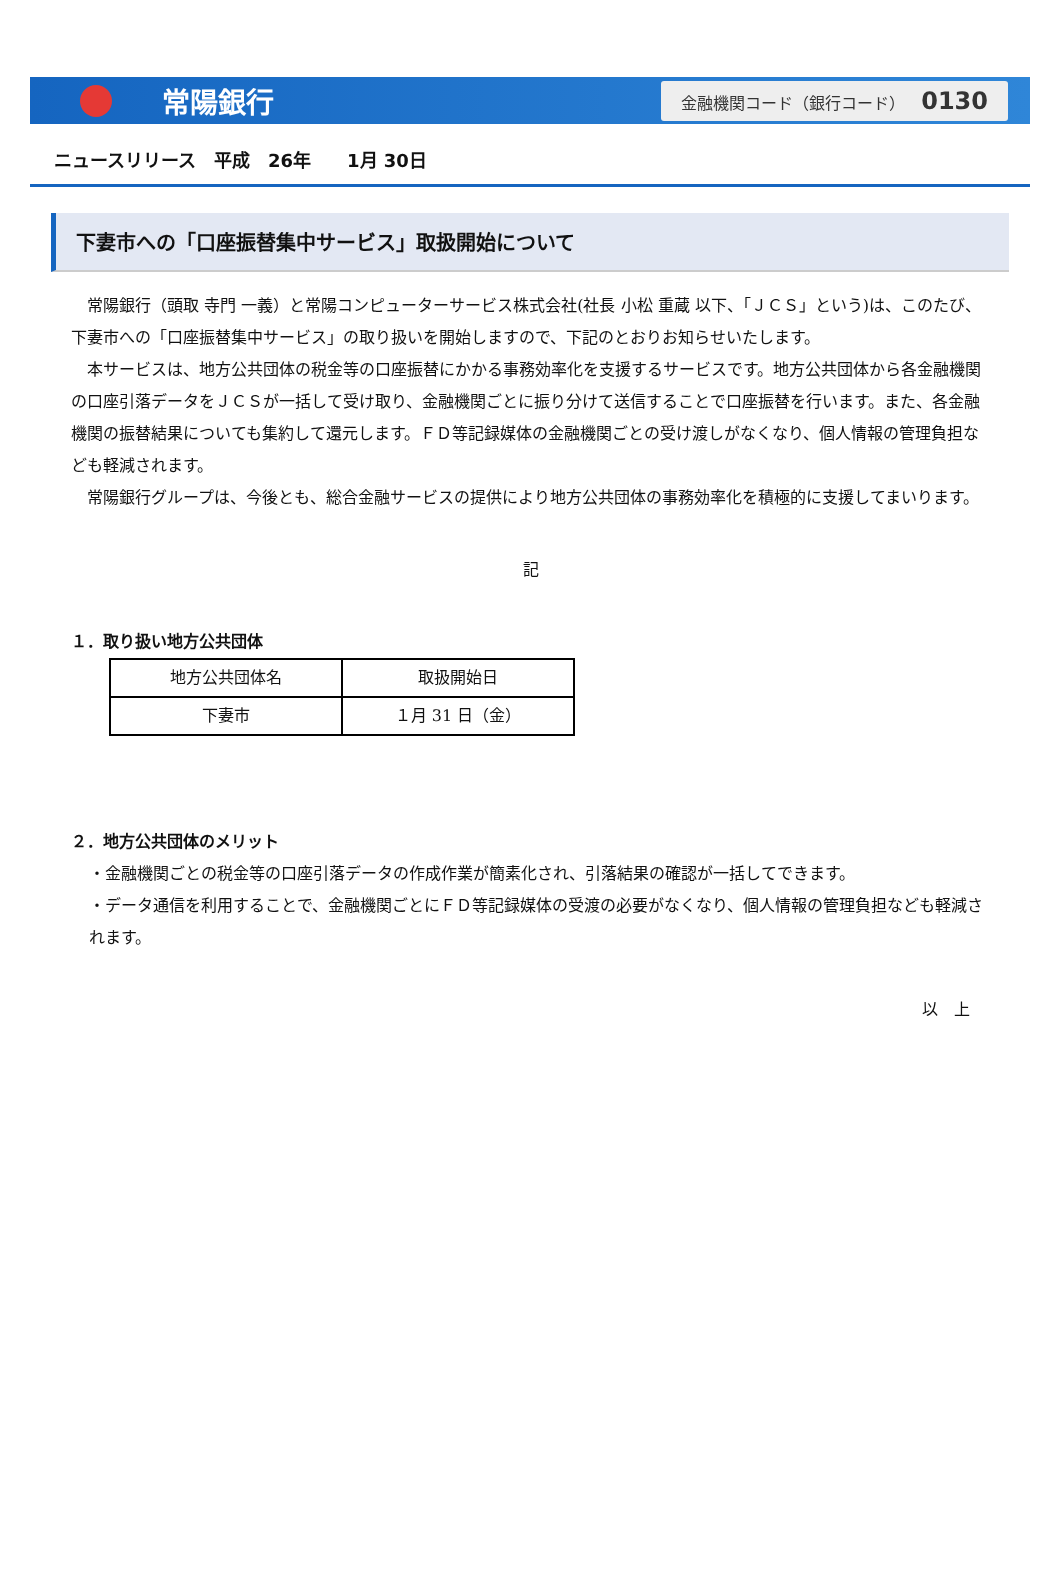常陽銀行
金融機関コード（銀行コード） 0130
ニュースリリース　平成　26年　　1月 30日
下妻市への「口座振替集中サービス」取扱開始について
常陽銀行（頭取 寺門 一義）と常陽コンピューターサービス株式会社(社長 小松 重蔵 以下、「ＪＣＳ」という)は、このたび、下妻市への「口座振替集中サービス」の取り扱いを開始しますので、下記のとおりお知らせいたします。
本サービスは、地方公共団体の税金等の口座振替にかかる事務効率化を支援するサービスです。地方公共団体から各金融機関の口座引落データをＪＣＳが一括して受け取り、金融機関ごとに振り分けて送信することで口座振替を行います。また、各金融機関の振替結果についても集約して還元します。ＦＤ等記録媒体の金融機関ごとの受け渡しがなくなり、個人情報の管理負担なども軽減されます。
常陽銀行グループは、今後とも、総合金融サービスの提供により地方公共団体の事務効率化を積極的に支援してまいります。
記
１．取り扱い地方公共団体
| 地方公共団体名 | 取扱開始日 |
| 下妻市 | １月 31 日（金） |
２．地方公共団体のメリット
・金融機関ごとの税金等の口座引落データの作成作業が簡素化され、引落結果の確認が一括してできます。
・データ通信を利用することで、金融機関ごとにＦＤ等記録媒体の受渡の必要がなくなり、個人情報の管理負担なども軽減されます。
以　上